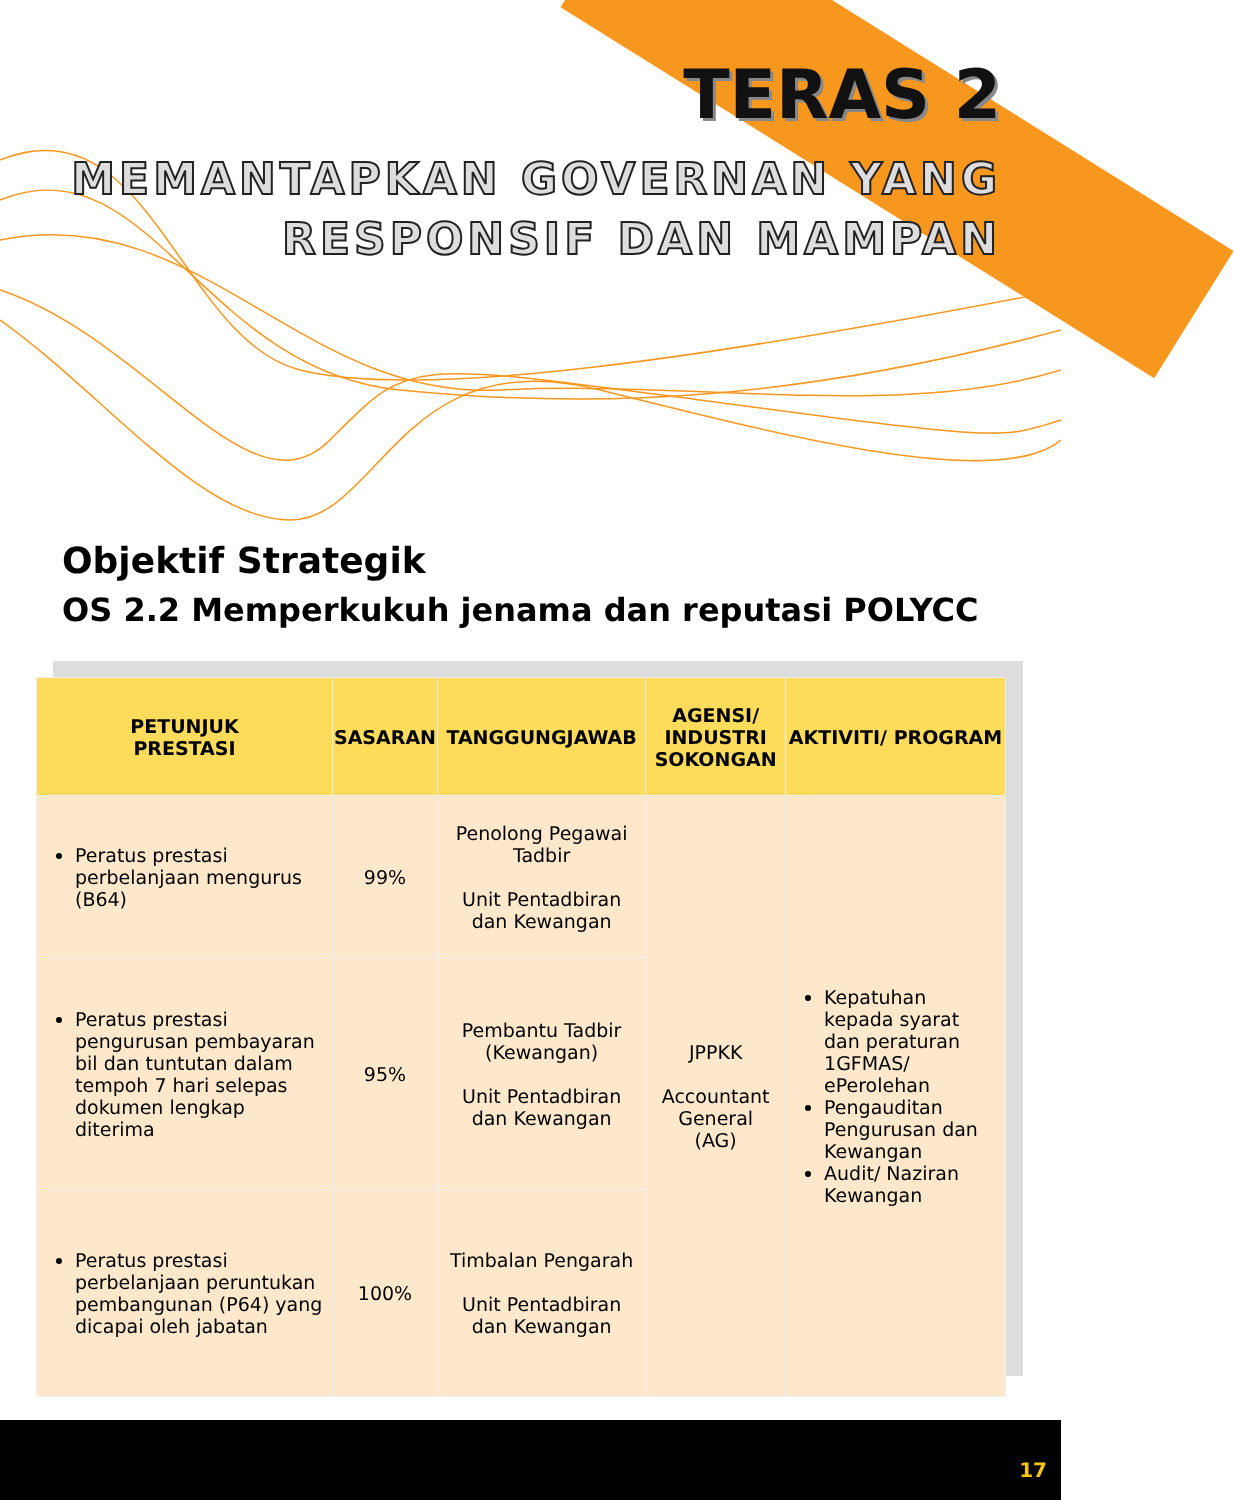TERAS 2
MEMANTAPKAN GOVERNAN YANG
RESPONSIF DAN MAMPAN
Objektif Strategik
OS 2.2 Memperkukuh jenama dan reputasi POLYCC
| PETUNJUK PRESTASI | SASARAN | TANGGUNGJAWAB | AGENSI/ INDUSTRI SOKONGAN | AKTIVITI/ PROGRAM |
| --- | --- | --- | --- | --- |
| Peratus prestasi perbelanjaan mengurus (B64) | 99% | Penolong Pegawai Tadbir Unit Pentadbiran dan Kewangan | JPPKK Accountant General (AG) | Kepatuhan kepada syarat dan peraturan 1GFMAS/ ePerolehan Pengauditan Pengurusan dan Kewangan Audit/ Naziran Kewangan |
| Peratus prestasi pengurusan pembayaran bil dan tuntutan dalam tempoh 7 hari selepas dokumen lengkap diterima | 95% | Pembantu Tadbir (Kewangan) Unit Pentadbiran dan Kewangan | | |
| Peratus prestasi perbelanjaan peruntukan pembangunan (P64) yang dicapai oleh jabatan | 100% | Timbalan Pengarah Unit Pentadbiran dan Kewangan | | |
17